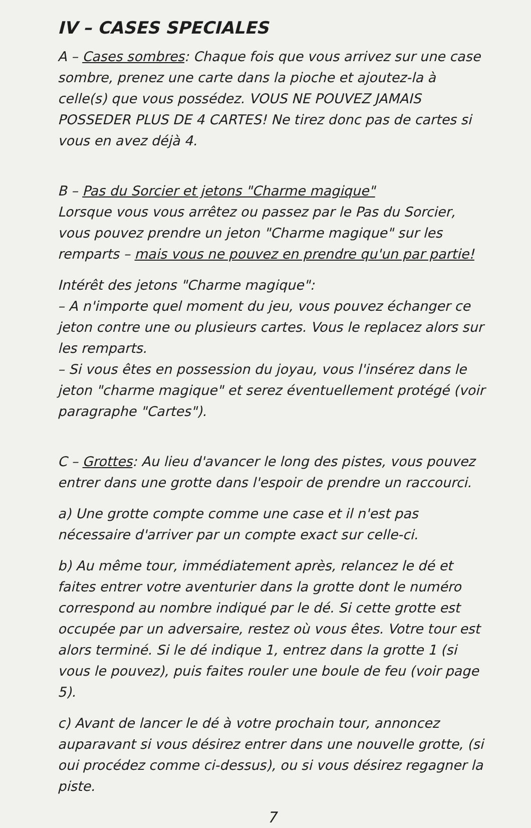IV – CASES SPECIALES
A – Cases sombres: Chaque fois que vous arrivez sur une case sombre, prenez une carte dans la pioche et ajoutez-la à celle(s) que vous possédez. VOUS NE POUVEZ JAMAIS POSSEDER PLUS DE 4 CARTES! Ne tirez donc pas de cartes si vous en avez déjà 4.
B – Pas du Sorcier et jetons "Charme magique"
Lorsque vous vous arrêtez ou passez par le Pas du Sorcier, vous pouvez prendre un jeton "Charme magique" sur les remparts – mais vous ne pouvez en prendre qu'un par partie!
Intérêt des jetons "Charme magique":
– A n'importe quel moment du jeu, vous pouvez échanger ce jeton contre une ou plusieurs cartes. Vous le replacez alors sur les remparts.
– Si vous êtes en possession du joyau, vous l'insérez dans le jeton "charme magique" et serez éventuellement protégé (voir paragraphe "Cartes").
C – Grottes: Au lieu d'avancer le long des pistes, vous pouvez entrer dans une grotte dans l'espoir de prendre un raccourci.
a) Une grotte compte comme une case et il n'est pas nécessaire d'arriver par un compte exact sur celle-ci.
b) Au même tour, immédiatement après, relancez le dé et faites entrer votre aventurier dans la grotte dont le numéro correspond au nombre indiqué par le dé. Si cette grotte est occupée par un adversaire, restez où vous êtes. Votre tour est alors terminé. Si le dé indique 1, entrez dans la grotte 1 (si vous le pouvez), puis faites rouler une boule de feu (voir page 5).
c) Avant de lancer le dé à votre prochain tour, annoncez auparavant si vous désirez entrer dans une nouvelle grotte, (si oui procédez comme ci-dessus), ou si vous désirez regagner la piste.
7